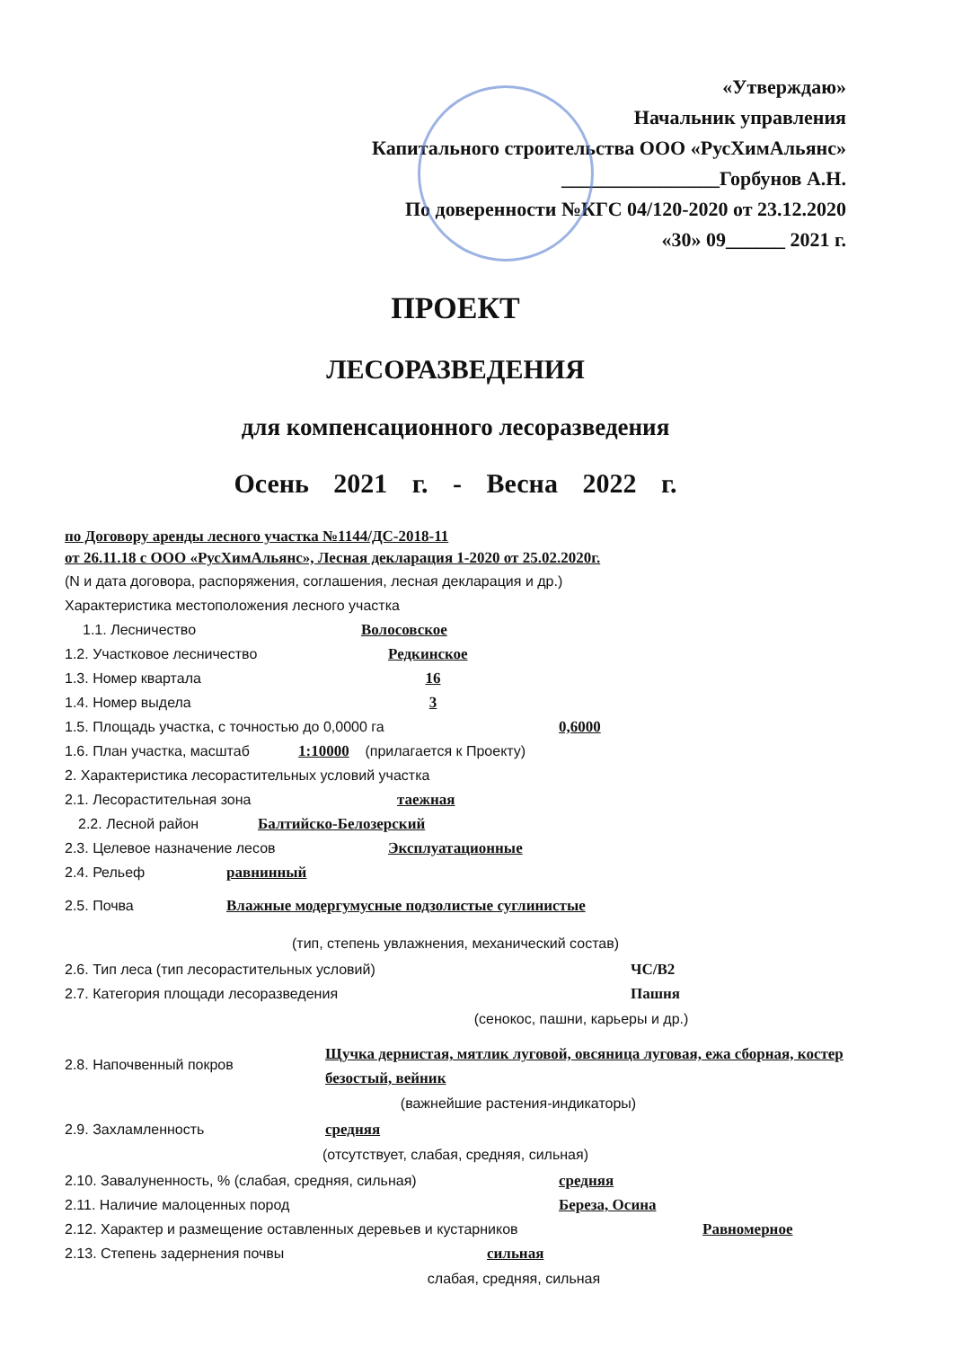«Утверждаю»
Начальник управления
Капитального строительства ООО «РусХимАльянс»
________________Горбунов А.Н.
По доверенности №КГС 04/120-2020 от 23.12.2020
«30» 09______ 2021 г.
ПРОЕКТ
ЛЕСОРАЗВЕДЕНИЯ
для компенсационного лесоразведения
Осень 2021 г. - Весна 2022 г.
по Договору аренды лесного участка №1144/ДС-2018-11
от 26.11.18 с ООО «РусХимАльянс», Лесная декларация 1-2020 от 25.02.2020г.
(N и дата договора, распоряжения, соглашения, лесная декларация и др.)
Характеристика местоположения лесного участка
1.1. Лесничество Волосовское
1.2. Участковое лесничество Редкинское
1.3. Номер квартала 16
1.4. Номер выдела 3
1.5. Площадь участка, с точностью до 0,0000 га 0,6000
1.6. План участка, масштаб 1:10000 (прилагается к Проекту)
2. Характеристика лесорастительных условий участка
2.1. Лесорастительная зона таежная
2.2. Лесной район Балтийско-Белозерский
2.3. Целевое назначение лесов Эксплуатационные
2.4. Рельеф равнинный
2.5. Почва Влажные модергумусные подзолистые суглинистые
(тип, степень увлажнения, механический состав)
2.6. Тип леса (тип лесорастительных условий) ЧС/В2
2.7. Категория площади лесоразведения Пашня
(сенокос, пашни, карьеры и др.)
2.8. Напочвенный покров Щучка дернистая, мятлик луговой, овсяница луговая, ежа сборная, костер безостый, вейник
(важнейшие растения-индикаторы)
2.9. Захламленность средняя
(отсутствует, слабая, средняя, сильная)
2.10. Завалуненность, % (слабая, средняя, сильная) средняя
2.11. Наличие малоценных пород Береза, Осина
2.12. Характер и размещение оставленных деревьев и кустарников Равномерное
2.13. Степень задернения почвы сильная
слабая, средняя, сильная